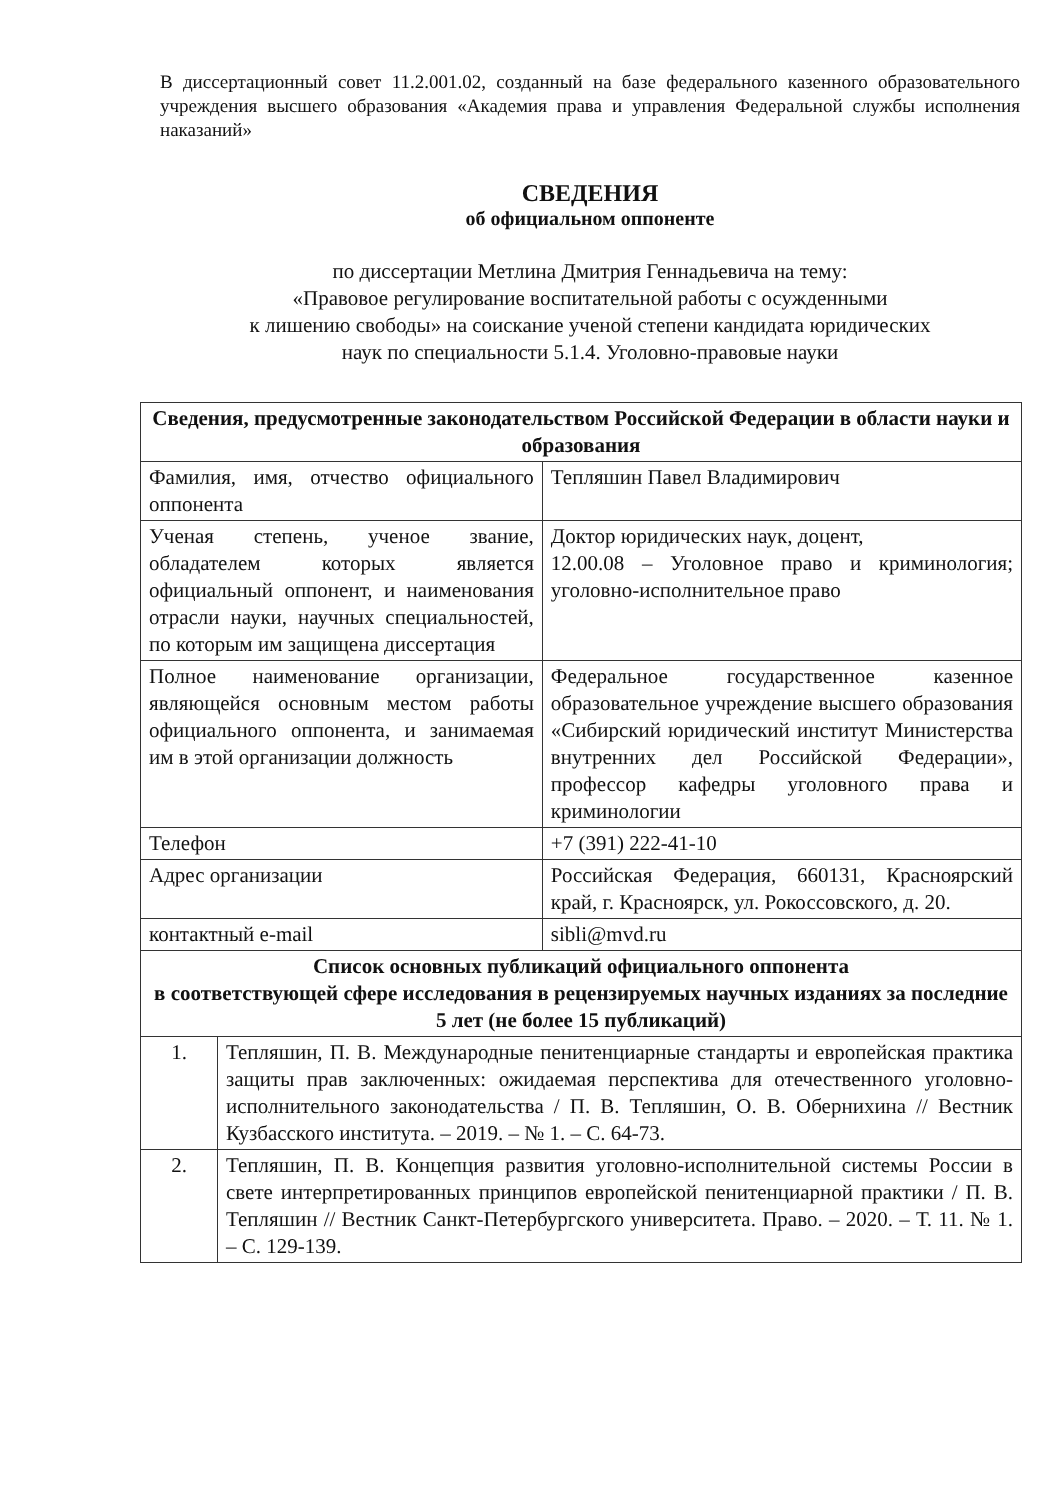В диссертационный совет 11.2.001.02, созданный на базе федерального казенного образовательного учреждения высшего образования «Академия права и управления Федеральной службы исполнения наказаний»
СВЕДЕНИЯ
об официальном оппоненте
по диссертации Метлина Дмитрия Геннадьевича на тему:
«Правовое регулирование воспитательной работы с осужденными
к лишению свободы» на соискание ученой степени кандидата юридических
наук по специальности 5.1.4. Уголовно-правовые науки
| Сведения, предусмотренные законодательством Российской Федерации в области науки и образования | | |
| --- | --- | --- |
| Фамилия, имя, отчество официального оппонента | | Тепляшин Павел Владимирович |
| Ученая степень, ученое звание, обладателем которых является официальный оппонент, и наименования отрасли науки, научных специальностей, по которым им защищена диссертация | | Доктор юридических наук, доцент, 12.00.08 – Уголовное право и криминология; уголовно-исполнительное право |
| Полное наименование организации, являющейся основным местом работы официального оппонента, и занимаемая им в этой организации должность | | Федеральное государственное казенное образовательное учреждение высшего образования «Сибирский юридический институт Министерства внутренних дел Российской Федерации», профессор кафедры уголовного права и криминологии |
| Телефон | | +7 (391) 222-41-10 |
| Адрес организации | | Российская Федерация, 660131, Красноярский край, г. Красноярск, ул. Рокоссовского, д. 20. |
| контактный e-mail | | sibli@mvd.ru |
| Список основных публикаций официального оппонента в соответствующей сфере исследования в рецензируемых научных изданиях за последние 5 лет (не более 15 публикаций) | | |
| 1. | Тепляшин, П. В. Международные пенитенциарные стандарты и европейская практика защиты прав заключенных: ожидаемая перспектива для отечественного уголовно-исполнительного законодательства / П. В. Тепляшин, О. В. Обернихина // Вестник Кузбасского института. – 2019. – № 1. – С. 64-73. | |
| 2. | Тепляшин, П. В. Концепция развития уголовно-исполнительной системы России в свете интерпретированных принципов европейской пенитенциарной практики / П. В. Тепляшин // Вестник Санкт-Петербургского университета. Право. – 2020. – Т. 11. № 1. – С. 129-139. | |